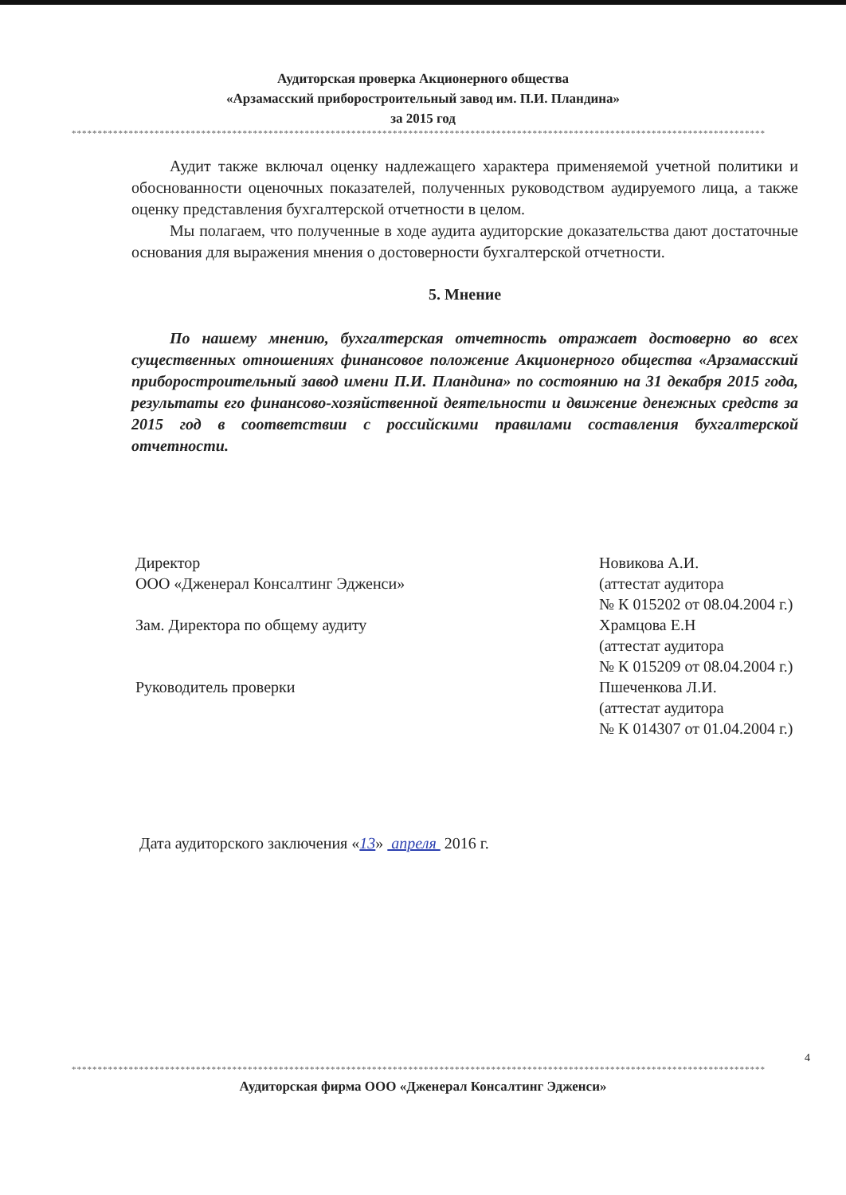Аудиторская проверка Акционерного общества
«Арзамасский приборостроительный завод им. П.И. Пландина»
за 2015 год
**************************************************************************************************************************************
Аудит также включал оценку надлежащего характера применяемой учетной политики и обоснованности оценочных показателей, полученных руководством аудируемого лица, а также оценку представления бухгалтерской отчетности в целом.
Мы полагаем, что полученные в ходе аудита аудиторские доказательства дают достаточные основания для выражения мнения о достоверности бухгалтерской отчетности.
5. Мнение
По нашему мнению, бухгалтерская отчетность отражает достоверно во всех существенных отношениях финансовое положение Акционерного общества «Арзамасский приборостроительный завод имени П.И. Пландина» по состоянию на 31 декабря 2015 года, результаты его финансово-хозяйственной деятельности и движение денежных средств за 2015 год в соответствии с российскими правилами составления бухгалтерской отчетности.
Директор
ООО «Дженерал Консалтинг Эдженси»
Зам. Директора по общему аудиту
Руководитель проверки
Новикова А.И.
(аттестат аудитора
№ К 015202 от 08.04.2004 г.)
Храмцова Е.Н
(аттестат аудитора
№ К 015209 от 08.04.2004 г.)
Пшеченкова Л.И.
(аттестат аудитора
№ К 014307 от 01.04.2004 г.)
Дата аудиторского заключения «13» апреля 2016 г.
4
**************************************************************************************************************************************
Аудиторская фирма ООО «Дженерал Консалтинг Эдженси»